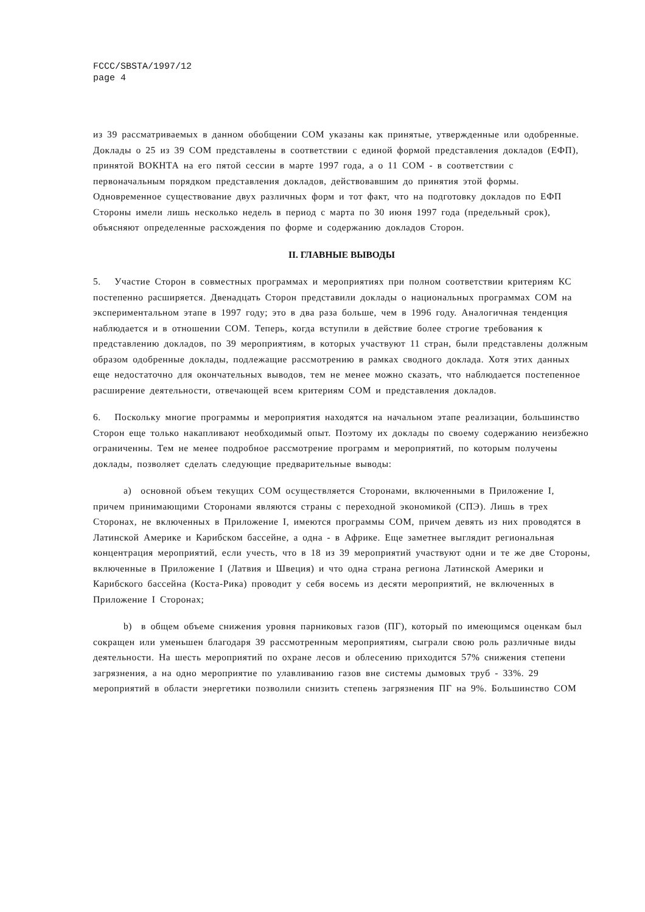FCCC/SBSTA/1997/12
page 4
из 39 рассматриваемых в данном обобщении СОМ указаны как принятые, утвержденные или одобренные. Доклады о 25 из 39 СОМ представлены в соответствии с единой формой представления докладов (ЕФП), принятой ВОКНТА на его пятой сессии в марте 1997 года, а о 11 СОМ - в соответствии с первоначальным порядком представления докладов, действовавшим до принятия этой формы. Одновременное существование двух различных форм и тот факт, что на подготовку докладов по ЕФП Стороны имели лишь несколько недель в период с марта по 30 июня 1997 года (предельный срок), объясняют определенные расхождения по форме и содержанию докладов Сторон.
II. ГЛАВНЫЕ ВЫВОДЫ
5. Участие Сторон в совместных программах и мероприятиях при полном соответствии критериям КС постепенно расширяется. Двенадцать Сторон представили доклады о национальных программах СОМ на экспериментальном этапе в 1997 году; это в два раза больше, чем в 1996 году. Аналогичная тенденция наблюдается и в отношении СОМ. Теперь, когда вступили в действие более строгие требования к представлению докладов, по 39 мероприятиям, в которых участвуют 11 стран, были представлены должным образом одобренные доклады, подлежащие рассмотрению в рамках сводного доклада. Хотя этих данных еще недостаточно для окончательных выводов, тем не менее можно сказать, что наблюдается постепенное расширение деятельности, отвечающей всем критериям СОМ и представления докладов.
6. Поскольку многие программы и мероприятия находятся на начальном этапе реализации, большинство Сторон еще только накапливают необходимый опыт. Поэтому их доклады по своему содержанию неизбежно ограниченны. Тем не менее подробное рассмотрение программ и мероприятий, по которым получены доклады, позволяет сделать следующие предварительные выводы:
a) основной объем текущих СОМ осуществляется Сторонами, включенными в Приложение I, причем принимающими Сторонами являются страны с переходной экономикой (СПЭ). Лишь в трех Сторонах, не включенных в Приложение I, имеются программы СОМ, причем девять из них проводятся в Латинской Америке и Карибском бассейне, а одна - в Африке. Еще заметнее выглядит региональная концентрация мероприятий, если учесть, что в 18 из 39 мероприятий участвуют одни и те же две Стороны, включенные в Приложение I (Латвия и Швеция) и что одна страна региона Латинской Америки и Карибского бассейна (Коста-Рика) проводит у себя восемь из десяти мероприятий, не включенных в Приложение I Сторонах;
b) в общем объеме снижения уровня парниковых газов (ПГ), который по имеющимся оценкам был сокращен или уменьшен благодаря 39 рассмотренным мероприятиям, сыграли свою роль различные виды деятельности. На шесть мероприятий по охране лесов и облесению приходится 57% снижения степени загрязнения, а на одно мероприятие по улавливанию газов вне системы дымовых труб - 33%. 29 мероприятий в области энергетики позволили снизить степень загрязнения ПГ на 9%. Большинство СОМ